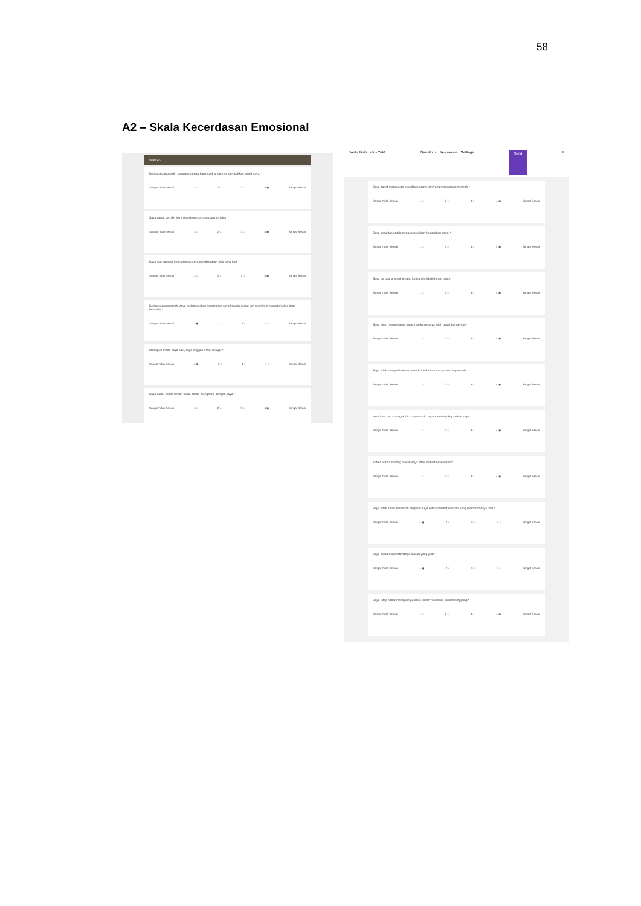58
A2 – Skala Kecerdasan Emosional
SKALA 2
Ketika sedang sedih saya mendengarkan musik untuk mengembalikan mood saya. *
Sangat Tidak Sesuai 1 ○ 2 ○ 3 ○ 4 ◉ Sangat Sesuai
Saya dapat berpikir jernih meskipun saya sedang tertekan *
Sangat Tidak Sesuai 1 ○ 2 ○ 3 ○ 4 ◉ Sangat Sesuai
Saya ikut bahagia ketika teman saya mendapatkan nilai yang baik *
Sangat Tidak Sesuai 1 ○ 2 ○ 3 ○ 4 ◉ Sangat Sesuai
Ketika sedang marah, saya melampiaskan kemarahan saya kepada orang lain meskipun orang tersebut tidak bersalah *
Sangat Tidak Sesuai 1 ◉ 2 ○ 3 ○ 4 ○ Sangat Sesuai
Meskipun mood saya baik, saya enggan untuk belajar *
Sangat Tidak Sesuai 1 ◉ 2 ○ 3 ○ 4 ○ Sangat Sesuai
Saya sadar ketika teman mulai bosan mengobrol dengan saya *
Sangat Tidak Sesuai 1 ○ 2 ○ 3 ○ 4 ◉ Sangat Sesuai
Bantu Firda Lulus Yuk! Questions Responses Settings Send F
Saya dapat merasakan kesedihan orang lain yang mengalami musibah *
Sangat Tidak Sesuai 1 ○ 2 ○ 3 ○ 4 ◉ Sangat Sesuai
Saya kesulitan untuk mengekspresikan kemarahan saya. *
Sangat Tidak Sesuai 1 ○ 2 ○ 3 ○ 4 ◉ Sangat Sesuai
Saya berusaha untuk tenang ketika dikritik di depan umum *
Sangat Tidak Sesuai 1 ○ 2 ○ 3 ○ 4 ◉ Sangat Sesuai
Saya tetap mengerjakan tugas meskipun saya telah gagal berkali-kali *
Sangat Tidak Sesuai 1 ○ 2 ○ 3 ○ 4 ◉ Sangat Sesuai
Saya tidak mengetahui tanda-tanda ketika teman saya sedang marah. *
Sangat Tidak Sesuai 1 ○ 2 ○ 3 ○ 4 ◉ Sangat Sesuai
Meskipun hati saya gembira, saya tidak dapat menutupi kepanikan saya *
Sangat Tidak Sesuai 1 ○ 2 ○ 3 ○ 4 ◉ Sangat Sesuai
Ketika teman sedang marah saya tidak menertawakannya *
Sangat Tidak Sesuai 1 ○ 2 ○ 3 ○ 4 ◉ Sangat Sesuai
Saya tidak dapat menahan ekspresi saya ketika melihat sesuatu yang membuat saya risih *
Sangat Tidak Sesuai 1 ◉ 2 ○ 3 ○ 4 ○ Sangat Sesuai
Saya mudah khawatir tanpa alasan yang jelas *
Sangat Tidak Sesuai 1 ◉ 2 ○ 3 ○ 4 ○ Sangat Sesuai
Saya tetap sabar meskipun perilaku teman membuat saya tersinggung *
Sangat Tidak Sesuai 1 ○ 2 ○ 3 ○ 4 ◉ Sangat Sesuai